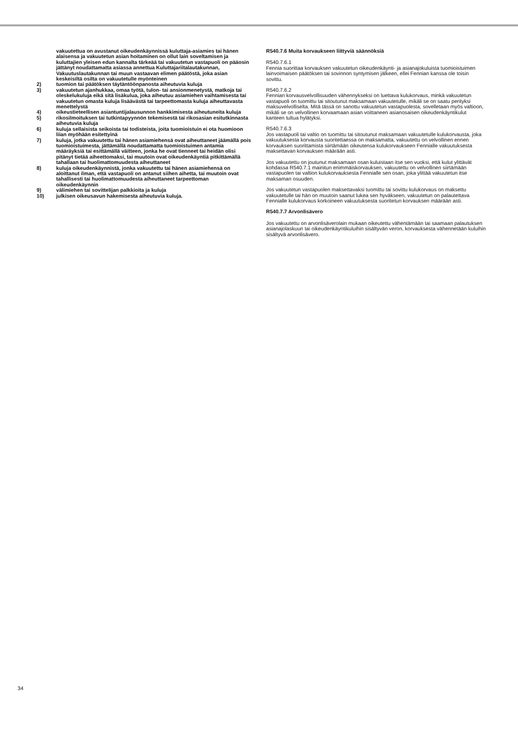vakuutettua on avustanut oikeudenkäynnissä kuluttaja-asiamies tai hänen alaisensa ja vakuutetun asian hoitaminen on ollut lain soveltamisen ja kuluttajien yleisen edun kannalta tärkeää tai vakuutetun vastapuoli on pääosin jättänyt noudattamatta asiassa annettua Kuluttajariitalautakunnan, Vakuutuslautakunnan tai muun vastaavan elimen päätöstä, joka asian keskeisiltä osilta on vakuutetulle myönteinen
2) tuomion tai päätöksen täytäntöönpanosta aiheutuvia kuluja
3) vakuutetun ajanhukkaa, omaa työtä, tulon- tai ansionmenetystä, matkoja tai oleskelukuluja eikä sitä lisäkulua, joka aiheutuu asiamiehen vaihtamisesta tai vakuutetun omasta kuluja lisäävästä tai tarpeettomasta kuluja aiheuttavasta menettelystä
4) oikeustieteellisen asiantuntijalausunnon hankkimisesta aiheutuneita kuluja
5) rikosilmoituksen tai tutkintapyynnön tekemisestä tai rikosasian esitutkinnasta aiheutuvia kuluja
6) kuluja sellaisista seikoista tai todisteista, joita tuomioistuin ei ota huomioon liian myöhään esitettyinä
7) kuluja, jotka vakuutettu tai hänen asiamiehensä ovat aiheuttaneet jäämällä pois tuomioistuimesta, jättämällä noudattamatta tuomioistuimen antamia määräyksiä tai esittämällä väitteen, jonka he ovat tienneet tai heidän olisi pitänyt tietää aiheettomaksi, tai muutoin ovat oikeudenkäyntiä pitkittämällä tahallaan tai huolimattomuudesta aiheuttaneet
8) kuluja oikeudenkäynnistä, jonka vakuutettu tai hänen asiamiehensä on aloittanut ilman, että vastapuoli on antanut siihen aihetta, tai muutoin ovat tahallisesti tai huolimattomuudesta aiheuttaneet tarpeettoman oikeudenkäynnin
9) välimiehen tai sovittelijan palkkioita ja kuluja
10) julkisen oikeusavun hakemisesta aiheutuvia kuluja.
R540.7.6 Muita korvaukseen liittyviä säännöksiä
R540.7.6.1
Fennia suorittaa korvauksen vakuutetun oikeudenkäynti- ja asianajokuluista tuomioistuimen lainvoimaisen päätöksen tai sovinnon syntymisen jälkeen, ellei Fennian kanssa ole toisin sovittu.
R540.7.6.2
Fennian korvausvelvollisuuden vähennykseksi on luettava kulukorvaus, minkä vakuutetun vastapuoli on tuomittu tai sitoutunut maksamaan vakuutetulle, mikäli se on saatu perityksi maksuvelvolliselta. Mitä tässä on sanottu vakuutetun vastapuolesta, sovelletaan myös valtioon, mikäli se on velvollinen korvaamaan asian voittaneen asianosaisen oikeudenkäyntikulut kanteen tultua hylätyksi.
R540.7.6.3
Jos vastapuoli tai valtio on tuomittu tai sitoutunut maksamaan vakuutetulle kulukorvausta, joka vakuutuksesta korvausta suoritettaessa on maksamatta, vakuutettu on velvollinen ennen korvauksen suorittamista siirtämään oikeutensa kulukorvaukseen Fennialle vakuutuksesta maksettavan korvauksen määrään asti.
Jos vakuutettu on joutunut maksamaan osan kuluistaan itse sen vuoksi, että kulut ylittävät kohdassa R540.7.1 mainitun enimmäiskorvauksen, vakuutettu on velvollinen siirtämään vastapuolen tai valtion kulukorvauksesta Fennialle sen osan, joka ylittää vakuutetun itse maksaman osuuden.
Jos vakuutetun vastapuolen maksettavaksi tuomittu tai sovittu kulukorvaus on maksettu vakuutetulle tai hän on muutoin saanut lukea sen hyväkseen, vakuutetun on palautettava Fennialle kulukorvaus korkoineen vakuutuksesta suoritetun korvauksen määrään asti.
R540.7.7 Arvonlisävero
Jos vakuutettu on arvonlisäverolain mukaan oikeutettu vähentämään tai saamaan palautuksen asianajolaskuun tai oikeudenkäyntikuluihin sisältyvän veron, korvauksesta vähennetään kuluihin sisältyvä arvonlisävero.
34